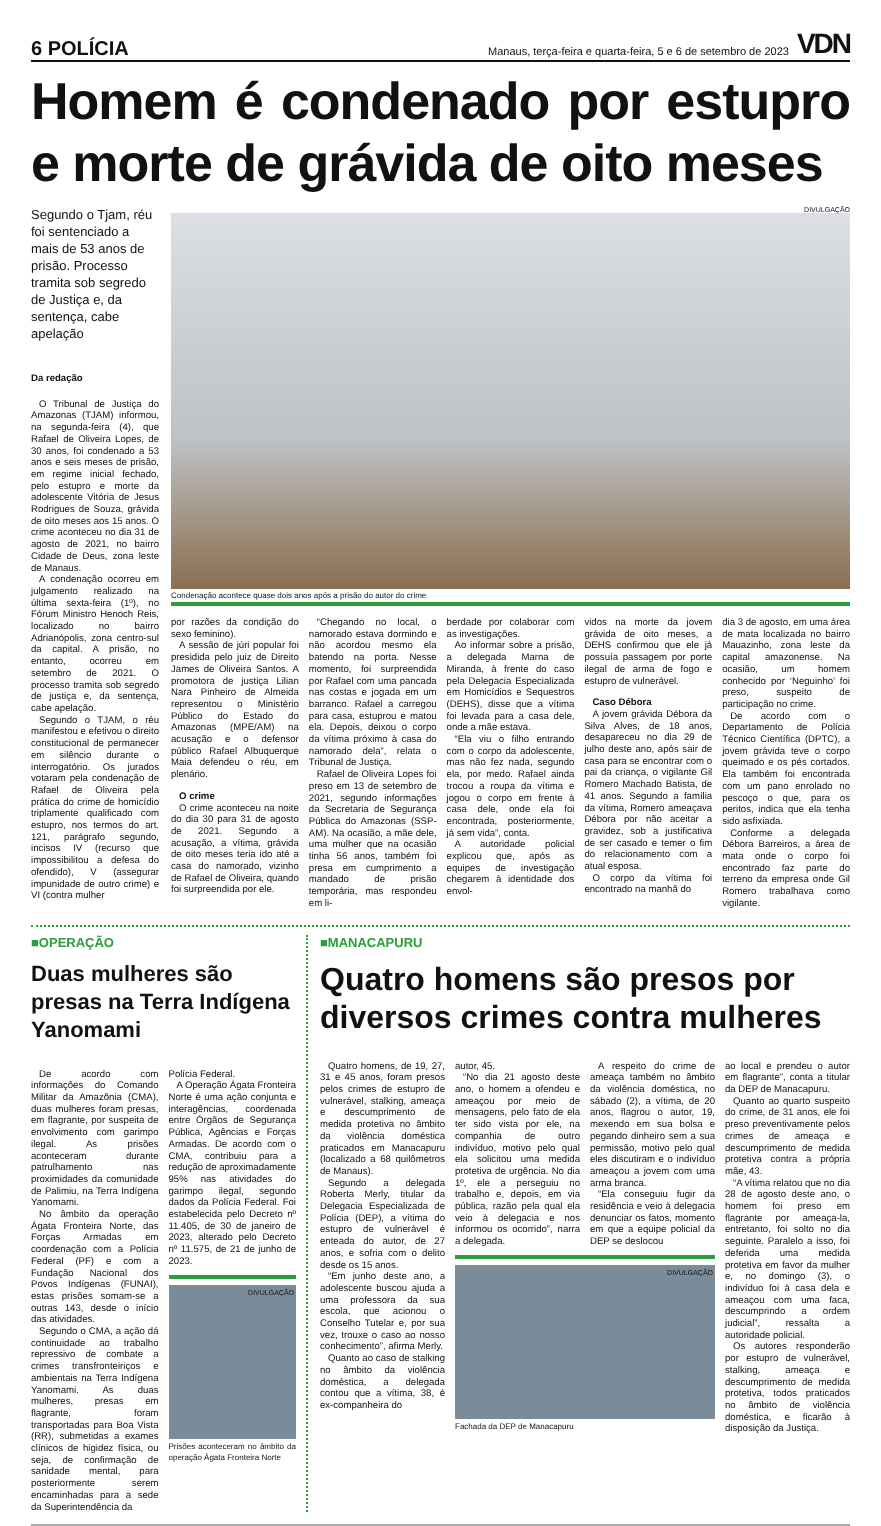6 POLÍCIA
Manaus, terça-feira e quarta-feira, 5 e 6 de setembro de 2023
VDN
Homem é condenado por estupro e morte de grávida de oito meses
Segundo o Tjam, réu foi sentenciado a mais de 53 anos de prisão. Processo tramita sob segredo de Justiça e, da sentença, cabe apelação
Da redação
O Tribunal de Justiça do Amazonas (TJAM) informou, na segunda-feira (4), que Rafael de Oliveira Lopes, de 30 anos, foi condenado a 53 anos e seis meses de prisão, em regime inicial fechado, pelo estupro e morte da adolescente Vitória de Jesus Rodrigues de Souza, grávida de oito meses aos 15 anos. O crime aconteceu no dia 31 de agosto de 2021, no bairro Cidade de Deus, zona leste de Manaus.
A condenação ocorreu em julgamento realizado na última sexta-feira (1º), no Fórum Ministro Henoch Reis, localizado no bairro Adrianópolis, zona centro-sul da capital. A prisão, no entanto, ocorreu em setembro de 2021. O processo tramita sob segredo de justiça e, da sentença, cabe apelação.
Segundo o TJAM, o réu manifestou e efetivou o direito constitucional de permanecer em silêncio durante o interrogatório. Os jurados votaram pela condenação de Rafael de Oliveira pela prática do crime de homicídio triplamente qualificado com estupro, nos termos do art. 121, parágrafo segundo, incisos IV (recurso que impossibilitou a defesa do ofendido), V (assegurar impunidade de outro crime) e VI (contra mulher
DIVULGAÇÃO
Condenação acontece quase dois anos após a prisão do autor do crime
por razões da condição do sexo feminino).
A sessão de júri popular foi presidida pelo juiz de Direito James de Oliveira Santos. A promotora de justiça Lilian Nara Pinheiro de Almeida representou o Ministério Público do Estado do Amazonas (MPE/AM) na acusação e o defensor público Rafael Albuquerque Maia defendeu o réu, em plenário.
O crime
O crime aconteceu na noite do dia 30 para 31 de agosto de 2021. Segundo a acusação, a vítima, grávida de oito meses teria ido até a casa do namorado, vizinho de Rafael de Oliveira, quando foi surpreendida por ele.
“Chegando no local, o namorado estava dormindo e não acordou mesmo ela batendo na porta. Nesse momento, foi surpreendida por Rafael com uma pancada nas costas e jogada em um barranco. Rafael a carregou para casa, estuprou e matou ela. Depois, deixou o corpo da vítima próximo à casa do namorado dela”, relata o Tribunal de Justiça.
Rafael de Oliveira Lopes foi preso em 13 de setembro de 2021, segundo informações da Secretaria de Segurança Pública do Amazonas (SSP-AM). Na ocasião, a mãe dele, uma mulher que na ocasião tinha 56 anos, também foi presa em cumprimento a mandado de prisão temporária, mas respondeu em li-
berdade por colaborar com as investigações.
Ao informar sobre a prisão, a delegada Marna de Miranda, à frente do caso pela Delegacia Especializada em Homicídios e Sequestros (DEHS), disse que a vítima foi levada para a casa dele, onde a mãe estava.
“Ela viu o filho entrando com o corpo da adolescente, mas não fez nada, segundo ela, por medo. Rafael ainda trocou a roupa da vítima e jogou o corpo em frente à casa dele, onde ela foi encontrada, posteriormente, já sem vida”, conta.
A autoridade policial explicou que, após as equipes de investigação chegarem à identidade dos envol-
vidos na morte da jovem grávida de oito meses, a DEHS confirmou que ele já possuía passagem por porte ilegal de arma de fogo e estupro de vulnerável.
Caso Débora
A jovem grávida Débora da Silva Alves, de 18 anos, desapareceu no dia 29 de julho deste ano, após sair de casa para se encontrar com o pai da criança, o vigilante Gil Romero Machado Batista, de 41 anos. Segundo a família da vítima, Romero ameaçava Débora por não aceitar a gravidez, sob a justificativa de ser casado e temer o fim do relacionamento com a atual esposa.
O corpo da vítima foi encontrado na manhã do
dia 3 de agosto, em uma área de mata localizada no bairro Mauazinho, zona leste da capital amazonense. Na ocasião, um homem conhecido por ‘Neguinho’ foi preso, suspeito de participação no crime.
De acordo com o Departamento de Polícia Técnico Científica (DPTC), a jovem grávida teve o corpo queimado e os pés cortados. Ela também foi encontrada com um pano enrolado no pescoço o que, para os peritos, indica que ela tenha sido asfixiada.
Conforme a delegada Débora Barreiros, a área de mata onde o corpo foi encontrado faz parte do terreno da empresa onde Gil Romero trabalhava como vigilante.
■OPERAÇÃO
Duas mulheres são presas na Terra Indígena Yanomami
De acordo com informações do Comando Militar da Amazônia (CMA), duas mulheres foram presas, em flagrante, por suspeita de envolvimento com garimpo ilegal. As prisões aconteceram durante patrulhamento nas proximidades da comunidade de Palimiu, na Terra Indígena Yanomami.
No âmbito da operação Ágata Fronteira Norte, das Forças Armadas em coordenação com a Polícia Federal (PF) e com a Fundação Nacional dos Povos Indígenas (FUNAI), estas prisões somam-se a outras 143, desde o início das atividades.
Segundo o CMA, a ação dá continuidade ao trabalho repressivo de combate a crimes transfronteiriços e ambientais na Terra Indígena Yanomami. As duas mulheres, presas em flagrante, foram transportadas para Boa Vista (RR), submetidas a exames clínicos de higidez física, ou seja, de confirmação de sanidade mental, para posteriormente serem encaminhadas para a sede da Superintendência da
Polícia Federal.
A Operação Ágata Fronteira Norte é uma ação conjunta e interagências, coordenada entre Órgãos de Segurança Pública, Agências e Forças Armadas. De acordo com o CMA, contribuiu para a redução de aproximadamente 95% nas atividades do garimpo ilegal, segundo dados da Polícia Federal. Foi estabelecida pelo Decreto nº 11.405, de 30 de janeiro de 2023, alterado pelo Decreto nº 11.575, de 21 de junho de 2023.
DIVULGAÇÃO
Prisões aconteceram no âmbito da operação Ágata Fronteira Norte
■MANACAPURU
Quatro homens são presos por diversos crimes contra mulheres
Quatro homens, de 19, 27, 31 e 45 anos, foram presos pelos crimes de estupro de vulnerável, stalking, ameaça e descumprimento de medida protetiva no âmbito da violência doméstica praticados em Manacapuru (localizado a 68 quilômetros de Manaus).
Segundo a delegada Roberta Merly, titular da Delegacia Especializada de Polícia (DEP), a vítima do estupro de vulnerável é enteada do autor, de 27 anos, e sofria com o delito desde os 15 anos.
“Em junho deste ano, a adolescente buscou ajuda a uma professora da sua escola, que acionou o Conselho Tutelar e, por sua vez, trouxe o caso ao nosso conhecimento”, afirma Merly.
Quanto ao caso de stalking no âmbito da violência doméstica, a delegada contou que a vítima, 38, é ex-companheira do
autor, 45.
“No dia 21 agosto deste ano, o homem a ofendeu e ameaçou por meio de mensagens, pelo fato de ela ter sido vista por ele, na companhia de outro indivíduo, motivo pelo qual ela solicitou uma medida protetiva de urgência. No dia 1º, ele a perseguiu no trabalho e, depois, em via pública, razão pela qual ela veio à delegacia e nos informou os ocorrido”, narra a delegada.
A respeito do crime de ameaça também no âmbito da violência doméstica, no sábado (2), a vítima, de 20 anos, flagrou o autor, 19, mexendo em sua bolsa e pegando dinheiro sem a sua permissão, motivo pelo qual eles discutiram e o indivíduo ameaçou a jovem com uma arma branca.
“Ela conseguiu fugir da residência e veio à delegacia denunciar os fatos, momento em que a equipe policial da DEP se deslocou
DIVULGAÇÃO
Fachada da DEP de Manacapuru
ao local e prendeu o autor em flagrante”, conta a titular da DEP de Manacapuru.
Quanto ao quarto suspeito do crime, de 31 anos, ele foi preso preventivamente pelos crimes de ameaça e descumprimento de medida protetiva contra a própria mãe, 43.
“A vítima relatou que no dia 28 de agosto deste ano, o homem foi preso em flagrante por ameaça-la, entretanto, foi solto no dia seguinte. Paralelo a isso, foi deferida uma medida protetiva em favor da mulher e, no domingo (3), o indivíduo foi à casa dela e ameaçou com uma faca, descumprindo a ordem judicial”, ressalta a autoridade policial.
Os autores responderão por estupro de vulnerável, stalking, ameaça e descumprimento de medida protetiva, todos praticados no âmbito de violência doméstica, e ficarão à disposição da Justiça.